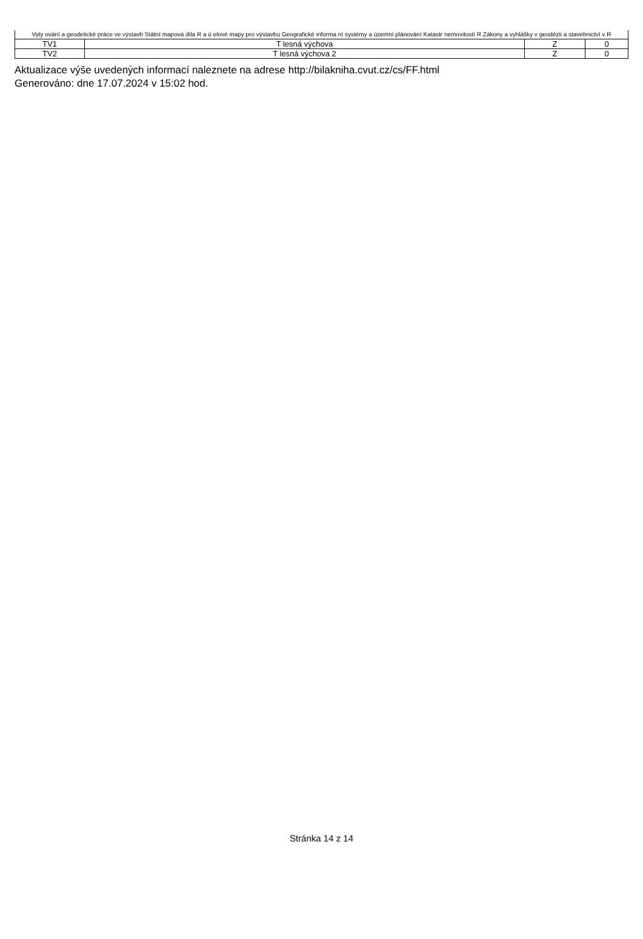| Vyty ování a geodetické práce ve výstavb Státní mapová díla R a ú elové mapy pro výstavbu Geografické informa ní systémy a územní plánování Katastr nemovitostí R Zákony a vyhlášky v geodézii a stavebnictví v R | | | |
| TV1 | T lesná výchova | Z | 0 |
| TV2 | T lesná výchova 2 | Z | 0 |
Aktualizace výše uvedených informací naleznete na adrese http://bilakniha.cvut.cz/cs/FF.html
Generováno: dne 17.07.2024 v 15:02 hod.
Stránka 14 z 14